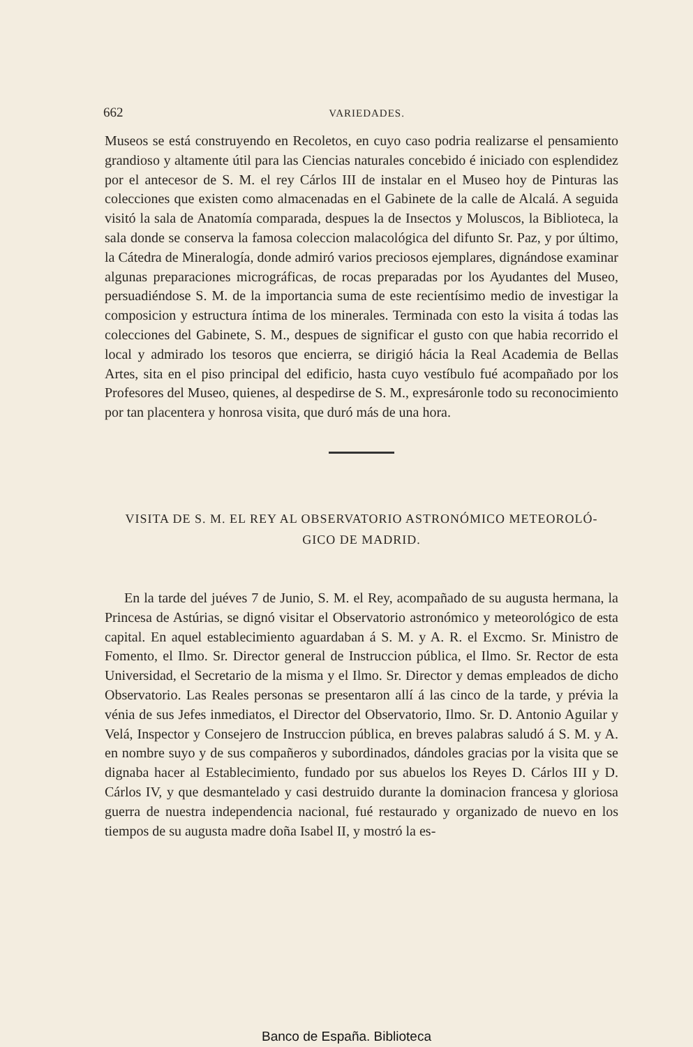662 VARIEDADES.
Museos se está construyendo en Recoletos, en cuyo caso podria realizarse el pensamiento grandioso y altamente útil para las Ciencias naturales concebido é iniciado con esplendidez por el antecesor de S. M. el rey Cárlos III de instalar en el Museo hoy de Pinturas las colecciones que existen como almacenadas en el Gabinete de la calle de Alcalá. A seguida visitó la sala de Anatomía comparada, despues la de Insectos y Moluscos, la Biblioteca, la sala donde se conserva la famosa coleccion malacológica del difunto Sr. Paz, y por último, la Cátedra de Mineralogía, donde admiró varios preciosos ejemplares, dignándose examinar algunas preparaciones micrográficas, de rocas preparadas por los Ayudantes del Museo, persuadiéndose S. M. de la importancia suma de este recientísimo medio de investigar la composicion y estructura íntima de los minerales. Terminada con esto la visita á todas las colecciones del Gabinete, S. M., despues de significar el gusto con que habia recorrido el local y admirado los tesoros que encierra, se dirigió hácia la Real Academia de Bellas Artes, sita en el piso principal del edificio, hasta cuyo vestíbulo fué acompañado por los Profesores del Museo, quienes, al despedirse de S. M., expresáronle todo su reconocimiento por tan placentera y honrosa visita, que duró más de una hora.
VISITA DE S. M. EL REY AL OBSERVATORIO ASTRONÓMICO METEOROLÓ-
GICO DE MADRID.
En la tarde del juéves 7 de Junio, S. M. el Rey, acompañado de su augusta hermana, la Princesa de Astúrias, se dignó visitar el Observatorio astronómico y meteorológico de esta capital. En aquel establecimiento aguardaban á S. M. y A. R. el Excmo. Sr. Ministro de Fomento, el Ilmo. Sr. Director general de Instruccion pública, el Ilmo. Sr. Rector de esta Universidad, el Secretario de la misma y el Ilmo. Sr. Director y demas empleados de dicho Observatorio. Las Reales personas se presentaron allí á las cinco de la tarde, y prévia la vénia de sus Jefes inmediatos, el Director del Observatorio, Ilmo. Sr. D. Antonio Aguilar y Velá, Inspector y Consejero de Instruccion pública, en breves palabras saludó á S. M. y A. en nombre suyo y de sus compañeros y subordinados, dándoles gracias por la visita que se dignaba hacer al Establecimiento, fundado por sus abuelos los Reyes D. Cárlos III y D. Cárlos IV, y que desmantelado y casi destruido durante la dominacion francesa y gloriosa guerra de nuestra independencia nacional, fué restaurado y organizado de nuevo en los tiempos de su augusta madre doña Isabel II, y mostró la es-
Banco de España. Biblioteca